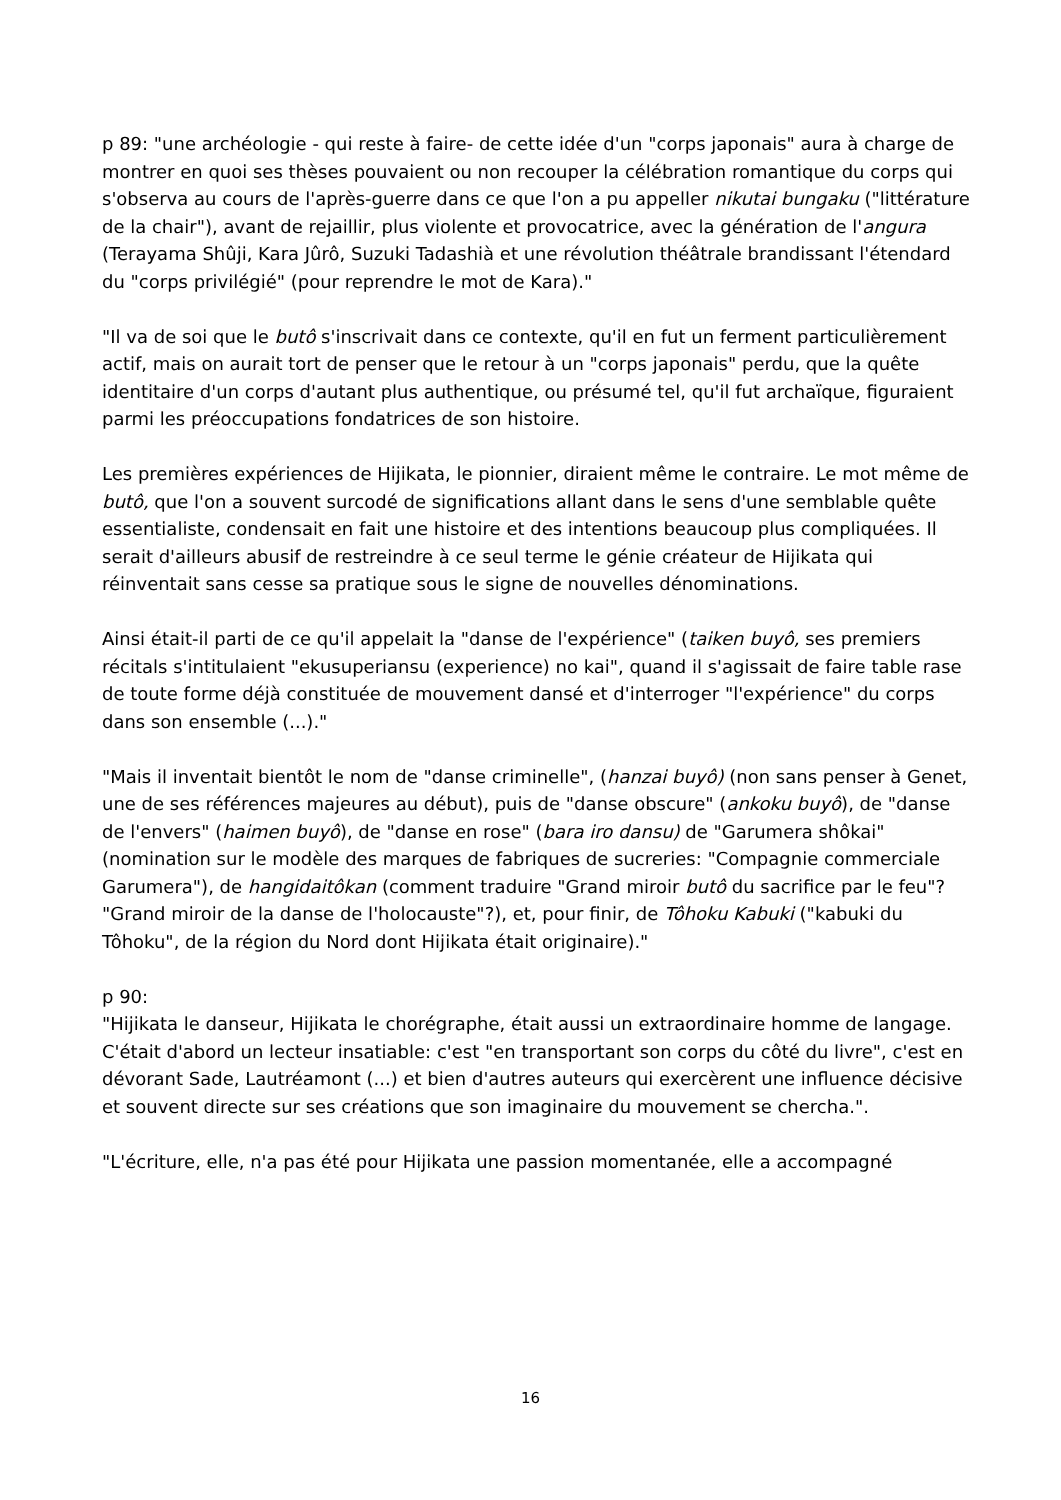p 89: "une archéologie - qui reste à faire- de cette idée d'un "corps japonais" aura à charge de montrer en quoi ses thèses pouvaient ou non recouper la célébration romantique du corps qui s'observa au cours de l'après-guerre dans ce que l'on a pu appeller nikutai bungaku ("littérature de la chair"), avant de rejaillir, plus violente et provocatrice, avec la génération de l'angura (Terayama Shûji, Kara Jûrô, Suzuki Tadashià et une révolution théâtrale brandissant l'étendard du "corps privilégié" (pour reprendre le mot de Kara)."
"Il va de soi que le butô s'inscrivait dans ce contexte, qu'il en fut un ferment particulièrement actif, mais on aurait tort de penser que le retour à un "corps japonais" perdu, que la quête identitaire d'un corps d'autant plus authentique, ou présumé tel, qu'il fut archaïque, figuraient parmi les préoccupations fondatrices de son histoire.
Les premières expériences de Hijikata, le pionnier, diraient même le contraire. Le mot même de butô, que l'on a souvent surcodé de significations allant dans le sens d'une semblable quête essentialiste, condensait en fait une histoire et des intentions beaucoup plus compliquées. Il serait d'ailleurs abusif de restreindre à ce seul terme le génie créateur de Hijikata qui réinventait sans cesse sa pratique sous le signe de nouvelles dénominations.
Ainsi était-il parti de ce qu'il appelait la "danse de l'expérience" (taiken buyô, ses premiers récitals s'intitulaient "ekusuperiansu (experience) no kai", quand il s'agissait de faire table rase de toute forme déjà constituée de mouvement dansé et d'interroger "l'expérience" du corps dans son ensemble (...)."
"Mais il inventait bientôt le nom de "danse criminelle", (hanzai buyô) (non sans penser à Genet, une de ses références majeures au début), puis de "danse obscure" (ankoku buyô), de "danse de l'envers" (haimen buyô), de "danse en rose" (bara iro dansu) de "Garumera shôkai" (nomination sur le modèle des marques de fabriques de sucreries: "Compagnie commerciale Garumera"), de hangidaitôkan (comment traduire "Grand miroir butô du sacrifice par le feu"? "Grand miroir de la danse de l'holocauste"?), et, pour finir, de Tôhoku Kabuki ("kabuki du Tôhoku", de la région du Nord dont Hijikata était originaire)."
p 90:
"Hijikata le danseur, Hijikata le chorégraphe, était aussi un extraordinaire homme de langage. C'était d'abord un lecteur insatiable: c'est "en transportant son corps du côté du livre", c'est en dévorant Sade, Lautréamont (...) et bien d'autres auteurs qui exercèrent une influence décisive et souvent directe sur ses créations que son imaginaire du mouvement se chercha.".
"L'écriture, elle, n'a pas été pour Hijikata une passion momentanée, elle a accompagné
16